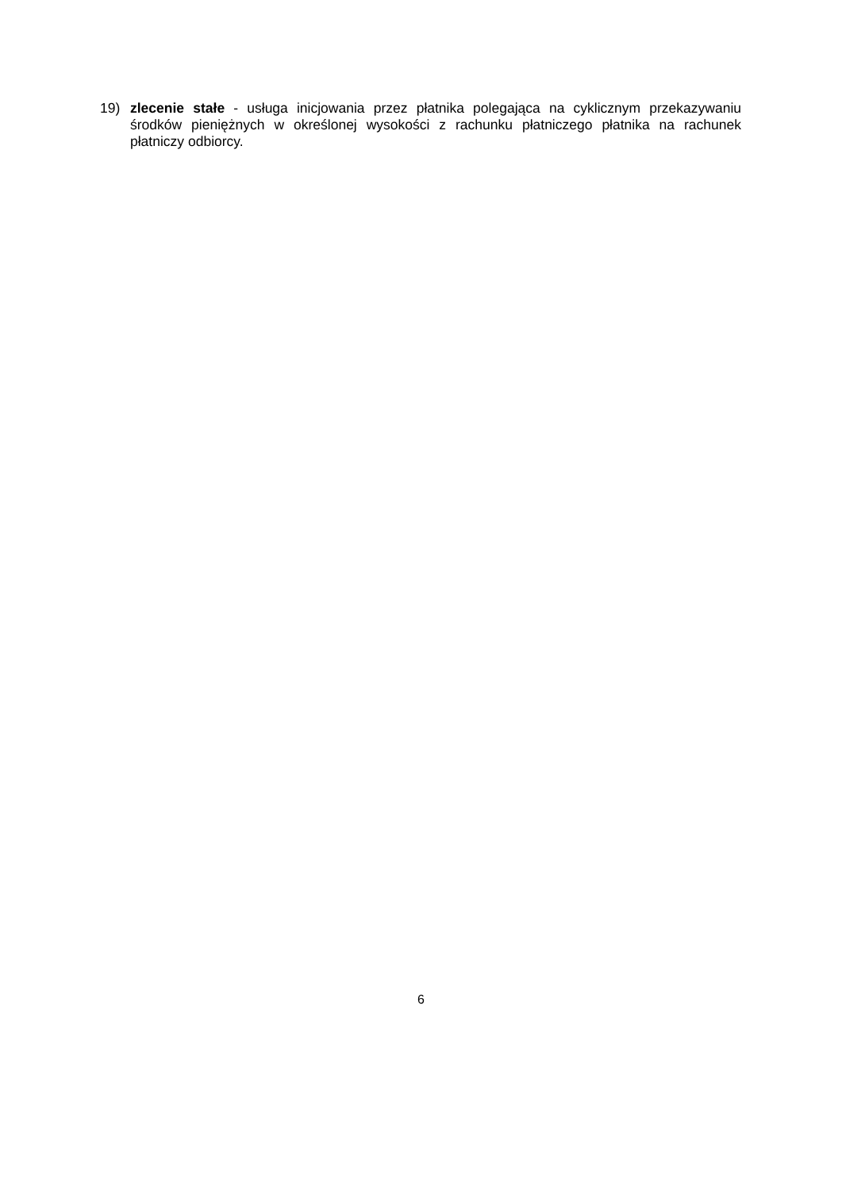19) zlecenie stałe - usługa inicjowania przez płatnika polegająca na cyklicznym przekazywaniu środków pieniężnych w określonej wysokości z rachunku płatniczego płatnika na rachunek płatniczy odbiorcy.
6